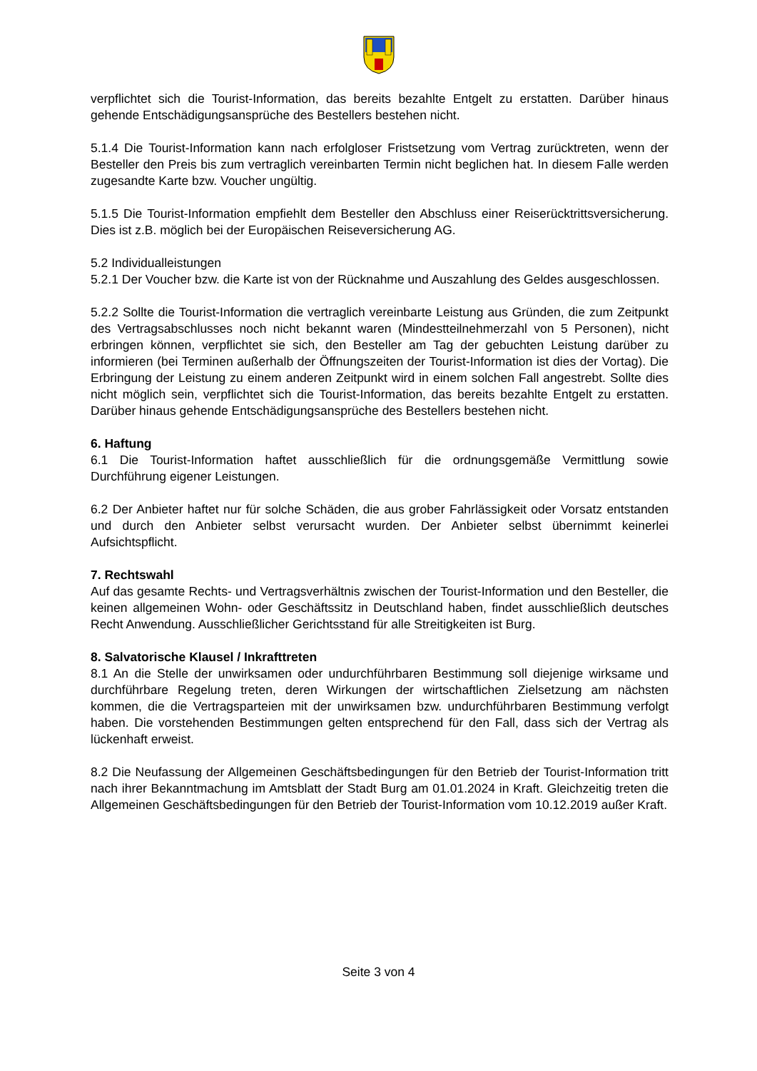verpflichtet sich die Tourist-Information, das bereits bezahlte Entgelt zu erstatten. Darüber hinaus gehende Entschädigungsansprüche des Bestellers bestehen nicht.
5.1.4 Die Tourist-Information kann nach erfolgloser Fristsetzung vom Vertrag zurücktreten, wenn der Besteller den Preis bis zum vertraglich vereinbarten Termin nicht beglichen hat. In diesem Falle werden zugesandte Karte bzw. Voucher ungültig.
5.1.5 Die Tourist-Information empfiehlt dem Besteller den Abschluss einer Reiserücktrittsversicherung. Dies ist z.B. möglich bei der Europäischen Reiseversicherung AG.
5.2 Individualleistungen
5.2.1 Der Voucher bzw. die Karte ist von der Rücknahme und Auszahlung des Geldes ausgeschlossen.
5.2.2 Sollte die Tourist-Information die vertraglich vereinbarte Leistung aus Gründen, die zum Zeitpunkt des Vertragsabschlusses noch nicht bekannt waren (Mindestteilnehmerzahl von 5 Personen), nicht erbringen können, verpflichtet sie sich, den Besteller am Tag der gebuchten Leistung darüber zu informieren (bei Terminen außerhalb der Öffnungszeiten der Tourist-Information ist dies der Vortag). Die Erbringung der Leistung zu einem anderen Zeitpunkt wird in einem solchen Fall angestrebt. Sollte dies nicht möglich sein, verpflichtet sich die Tourist-Information, das bereits bezahlte Entgelt zu erstatten. Darüber hinaus gehende Entschädigungsansprüche des Bestellers bestehen nicht.
6. Haftung
6.1 Die Tourist-Information haftet ausschließlich für die ordnungsgemäße Vermittlung sowie Durchführung eigener Leistungen.
6.2 Der Anbieter haftet nur für solche Schäden, die aus grober Fahrlässigkeit oder Vorsatz entstanden und durch den Anbieter selbst verursacht wurden. Der Anbieter selbst übernimmt keinerlei Aufsichtspflicht.
7. Rechtswahl
Auf das gesamte Rechts- und Vertragsverhältnis zwischen der Tourist-Information und den Besteller, die keinen allgemeinen Wohn- oder Geschäftssitz in Deutschland haben, findet ausschließlich deutsches Recht Anwendung. Ausschließlicher Gerichtsstand für alle Streitigkeiten ist Burg.
8. Salvatorische Klausel / Inkrafttreten
8.1 An die Stelle der unwirksamen oder undurchführbaren Bestimmung soll diejenige wirksame und durchführbare Regelung treten, deren Wirkungen der wirtschaftlichen Zielsetzung am nächsten kommen, die die Vertragsparteien mit der unwirksamen bzw. undurchführbaren Bestimmung verfolgt haben. Die vorstehenden Bestimmungen gelten entsprechend für den Fall, dass sich der Vertrag als lückenhaft erweist.
8.2 Die Neufassung der Allgemeinen Geschäftsbedingungen für den Betrieb der Tourist-Information tritt nach ihrer Bekanntmachung im Amtsblatt der Stadt Burg am 01.01.2024 in Kraft. Gleichzeitig treten die Allgemeinen Geschäftsbedingungen für den Betrieb der Tourist-Information vom 10.12.2019 außer Kraft.
Seite 3 von 4